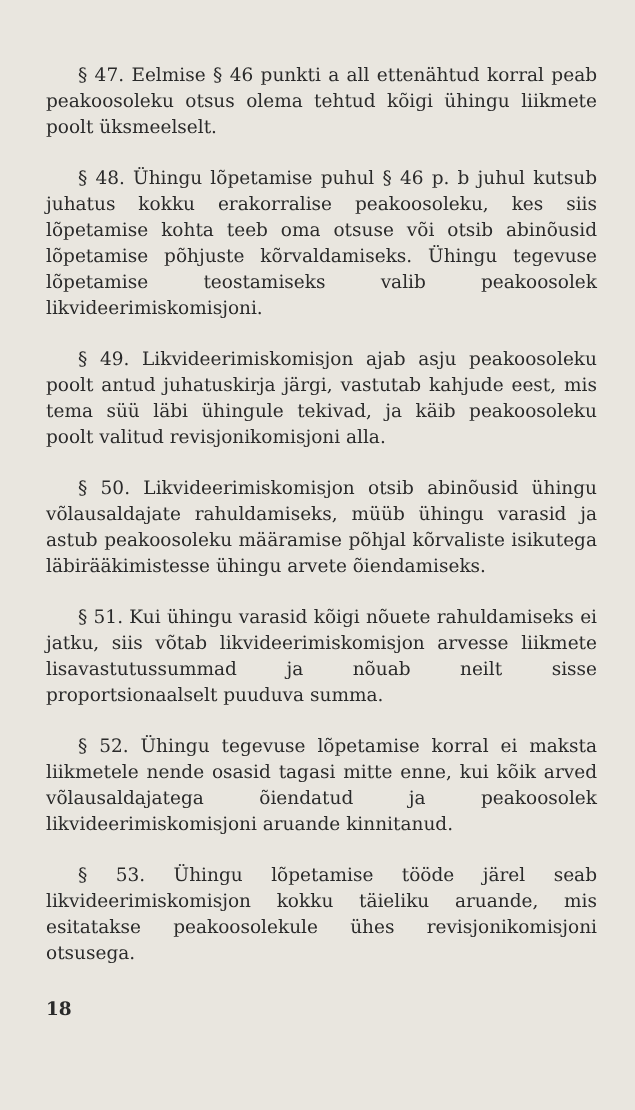§ 47. Eelmise § 46 punkti a all ettenähtud korral peab peakoosoleku otsus olema tehtud kõigi ühingu liikmete poolt üksmeelselt.
§ 48. Ühingu lõpetamise puhul § 46 p. b juhul kutsub juhatus kokku erakorralise peakoosoleku, kes siis lõpetamise kohta teeb oma otsuse või otsib abinõusid lõpetamise põhjuste kõrvaldamiseks. Ühingu tegevuse lõpetamise teostamiseks valib peakoosolek likvideerimiskomisjoni.
§ 49. Likvideerimiskomisjon ajab asju peakoosoleku poolt antud juhatuskirja järgi, vastutab kahjude eest, mis tema süü läbi ühingule tekivad, ja käib peakoosoleku poolt valitud revisjonikomisjoni alla.
§ 50. Likvideerimiskomisjon otsib abinõusid ühingu võlausaldajate rahuldamiseks, müüb ühingu varasid ja astub peakoosoleku määramise põhjal kõrvaliste isikutega läbirääkimistesse ühingu arvete õiendamiseks.
§ 51. Kui ühingu varasid kõigi nõuete rahuldamiseks ei jatku, siis võtab likvideerimiskomisjon arvesse liikmete lisavastutussummad ja nõuab neilt sisse proportsionaalselt puuduva summa.
§ 52. Ühingu tegevuse lõpetamise korral ei maksta liikmetele nende osasid tagasi mitte enne, kui kõik arved võlausaldajatega õiendatud ja peakoosolek likvideerimiskomisjoni aruande kinnitanud.
§ 53. Ühingu lõpetamise tööde järel seab likvideerimiskomisjon kokku täieliku aruande, mis esitatakse peakoosolekule ühes revisjonikomisjoni otsusega.
18